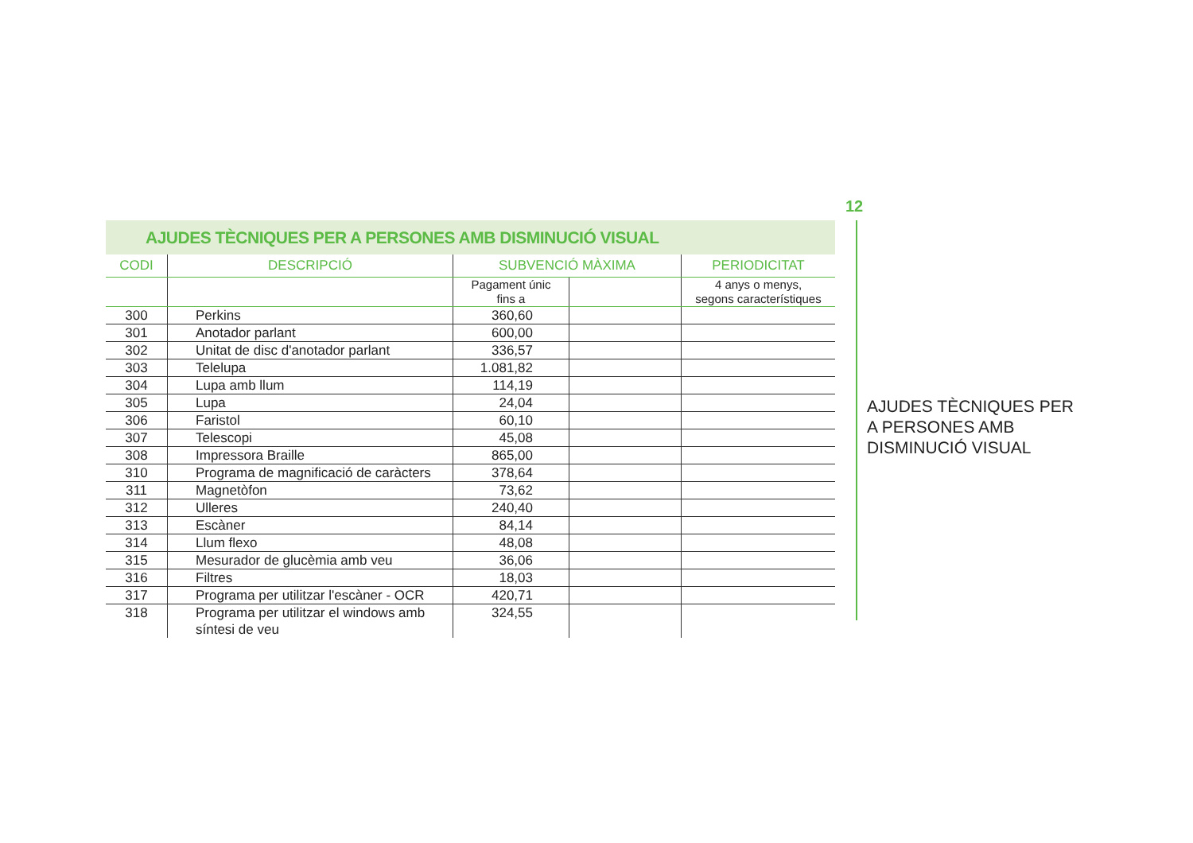12
AJUDES TÈCNIQUES PER A PERSONES AMB DISMINUCIÓ VISUAL
| CODI | DESCRIPCIÓ | SUBVENCIÓ MÀXIMA | | PERIODICITAT |
| --- | --- | --- | --- | --- |
| | | Pagament únic fins a | | 4 anys o menys, segons característiques |
| 300 | Perkins | 360,60 | | |
| 301 | Anotador parlant | 600,00 | | |
| 302 | Unitat de disc d'anotador parlant | 336,57 | | |
| 303 | Telelupa | 1.081,82 | | |
| 304 | Lupa amb llum | 114,19 | | |
| 305 | Lupa | 24,04 | | |
| 306 | Faristol | 60,10 | | |
| 307 | Telescopi | 45,08 | | |
| 308 | Impressora Braille | 865,00 | | |
| 310 | Programa de magnificació de caràcters | 378,64 | | |
| 311 | Magnetòfon | 73,62 | | |
| 312 | Ulleres | 240,40 | | |
| 313 | Escàner | 84,14 | | |
| 314 | Llum flexo | 48,08 | | |
| 315 | Mesurador de glucèmia amb veu | 36,06 | | |
| 316 | Filtres | 18,03 | | |
| 317 | Programa per utilitzar l'escàner - OCR | 420,71 | | |
| 318 | Programa per utilitzar el windows amb síntesi de veu | 324,55 | | |
AJUDES TÈCNIQUES PER
A PERSONES AMB
DISMINUCIÓ VISUAL